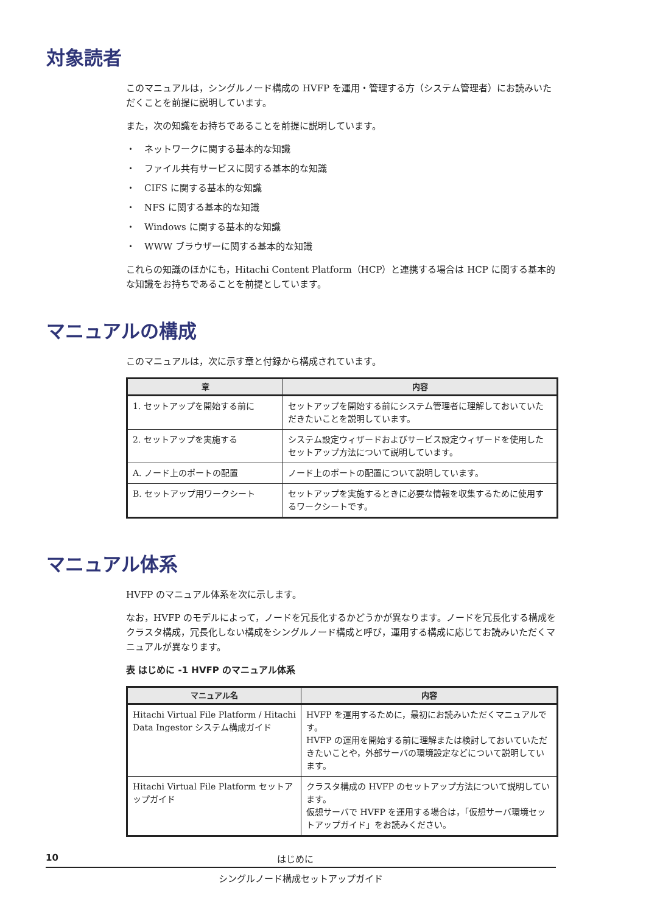対象読者
このマニュアルは，シングルノード構成の HVFP を運用・管理する方（システム管理者）にお読みいただくことを前提に説明しています。
また，次の知識をお持ちであることを前提に説明しています。
・　ネットワークに関する基本的な知識
・　ファイル共有サービスに関する基本的な知識
・　CIFS に関する基本的な知識
・　NFS に関する基本的な知識
・　Windows に関する基本的な知識
・　WWW ブラウザーに関する基本的な知識
これらの知識のほかにも，Hitachi Content Platform（HCP）と連携する場合は HCP に関する基本的な知識をお持ちであることを前提としています。
マニュアルの構成
このマニュアルは，次に示す章と付録から構成されています。
| 章 | 内容 |
| --- | --- |
| 1. セットアップを開始する前に | セットアップを開始する前にシステム管理者に理解しておいていただきたいことを説明しています。 |
| 2. セットアップを実施する | システム設定ウィザードおよびサービス設定ウィザードを使用したセットアップ方法について説明しています。 |
| A. ノード上のポートの配置 | ノード上のポートの配置について説明しています。 |
| B. セットアップ用ワークシート | セットアップを実施するときに必要な情報を収集するために使用するワークシートです。 |
マニュアル体系
HVFP のマニュアル体系を次に示します。
なお，HVFP のモデルによって，ノードを冗長化するかどうかが異なります。ノードを冗長化する構成をクラスタ構成，冗長化しない構成をシングルノード構成と呼び，運用する構成に応じてお読みいただくマニュアルが異なります。
表 はじめに -1 HVFP のマニュアル体系
| マニュアル名 | 内容 |
| --- | --- |
| Hitachi Virtual File Platform / Hitachi Data Ingestor システム構成ガイド | HVFP を運用するために，最初にお読みいただくマニュアルです。 HVFP の運用を開始する前に理解または検討しておいていただきたいことや，外部サーバの環境設定などについて説明しています。 |
| Hitachi Virtual File Platform セットアップガイド | クラスタ構成の HVFP のセットアップ方法について説明しています。 仮想サーバで HVFP を運用する場合は，「仮想サーバ環境セットアップガイド」をお読みください。 |
10 はじめに
シングルノード構成セットアップガイド